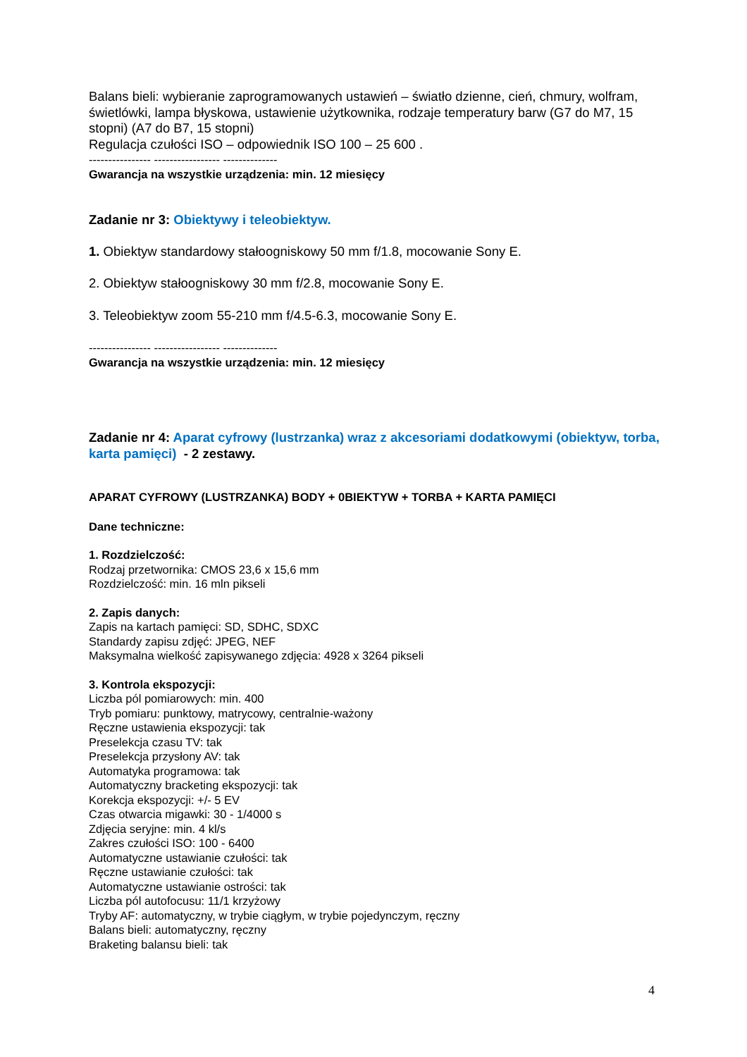Balans bieli: wybieranie zaprogramowanych ustawień – światło dzienne, cień, chmury, wolfram, świetlówki, lampa błyskowa, ustawienie użytkownika, rodzaje temperatury barw (G7 do M7, 15 stopni) (A7 do B7, 15 stopni)
Regulacja czułości ISO – odpowiednik ISO 100 – 25 600 .
---------------- ----------------- --------------
Gwarancja na wszystkie urządzenia: min. 12 miesięcy
Zadanie nr 3: Obiektywy i teleobiektyw.
1. Obiektyw standardowy stałoogniskowy 50 mm f/1.8, mocowanie Sony E.
2. Obiektyw stałoogniskowy 30 mm f/2.8, mocowanie Sony E.
3. Teleobiektyw zoom 55-210 mm f/4.5-6.3, mocowanie Sony E.
---------------- ----------------- --------------
Gwarancja na wszystkie urządzenia: min. 12 miesięcy
Zadanie nr 4: Aparat cyfrowy (lustrzanka) wraz z akcesoriami dodatkowymi (obiektyw, torba, karta pamięci) - 2 zestawy.
APARAT CYFROWY (LUSTRZANKA) BODY + 0BIEKTYW + TORBA + KARTA PAMIĘCI
Dane techniczne:
1. Rozdzielczość:
Rodzaj przetwornika: CMOS 23,6 x 15,6 mm
Rozdzielczość: min. 16 mln pikseli
2. Zapis danych:
Zapis na kartach pamięci: SD, SDHC, SDXC
Standardy zapisu zdjęć: JPEG, NEF
Maksymalna wielkość zapisywanego zdjęcia: 4928 x 3264 pikseli
3. Kontrola ekspozycji:
Liczba pól pomiarowych: min. 400
Tryb pomiaru: punktowy, matrycowy, centralnie-ważony
Ręczne ustawienia ekspozycji: tak
Preselekcja czasu TV: tak
Preselekcja przysłony AV: tak
Automatyka programowa: tak
Automatyczny bracketing ekspozycji: tak
Korekcja ekspozycji: +/- 5 EV
Czas otwarcia migawki: 30 - 1/4000 s
Zdjęcia seryjne: min. 4 kl/s
Zakres czułości ISO: 100 - 6400
Automatyczne ustawianie czułości: tak
Ręczne ustawianie czułości: tak
Automatyczne ustawianie ostrości: tak
Liczba pól autofocusu: 11/1 krzyżowy
Tryby AF: automatyczny, w trybie ciągłym, w trybie pojedynczym, ręczny
Balans bieli: automatyczny, ręczny
Braketing balansu bieli: tak
4